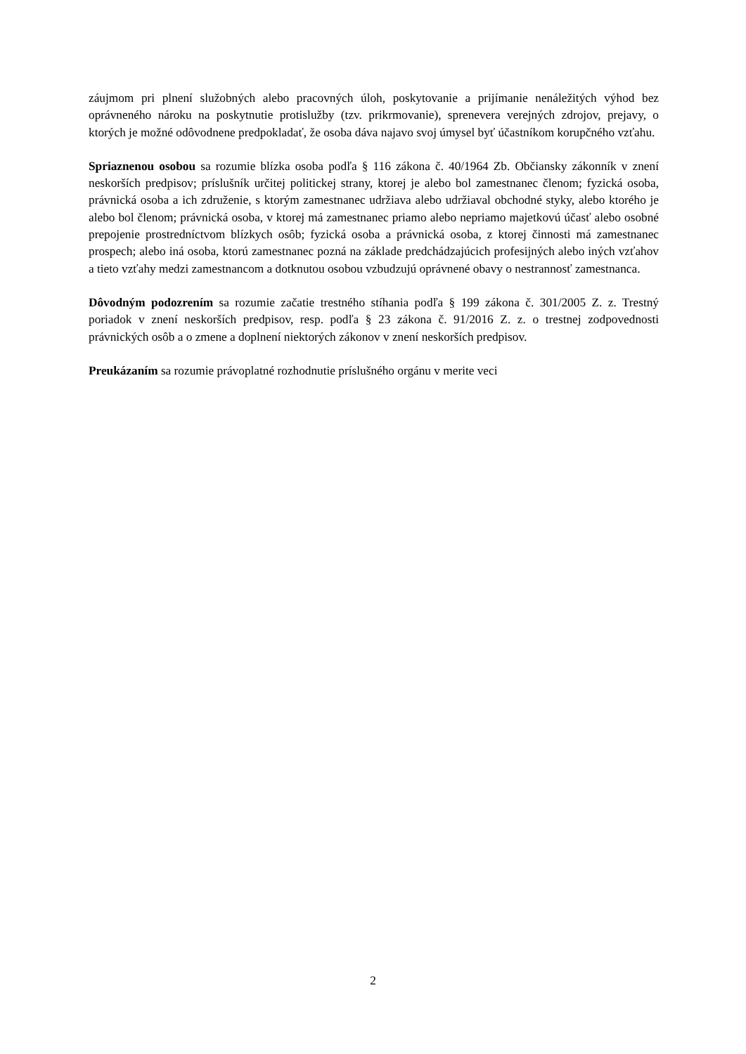záujmom pri plnení služobných alebo pracovných úloh, poskytovanie a prijímanie nenáležitých výhod bez oprávneného nároku na poskytnutie protislužby (tzv. prikrmovanie), sprenevera verejných zdrojov, prejavy, o ktorých je možné odôvodnene predpokladať, že osoba dáva najavo svoj úmysel byť účastníkom korupčného vzťahu.
Spriaznenou osobou sa rozumie blízka osoba podľa § 116 zákona č. 40/1964 Zb. Občiansky zákonník v znení neskorších predpisov; príslušník určitej politickej strany, ktorej je alebo bol zamestnanec členom; fyzická osoba, právnická osoba a ich združenie, s ktorým zamestnanec udržiava alebo udržiaval obchodné styky, alebo ktorého je alebo bol členom; právnická osoba, v ktorej má zamestnanec priamo alebo nepriamo majetkovú účasť alebo osobné prepojenie prostredníctvom blízkych osôb; fyzická osoba a právnická osoba, z ktorej činnosti má zamestnanec prospech; alebo iná osoba, ktorú zamestnanec pozná na základe predchádzajúcich profesijných alebo iných vzťahov a tieto vzťahy medzi zamestnancom a dotknutou osobou vzbudzujú oprávnené obavy o nestrannosť zamestnanca.
Dôvodným podozrením sa rozumie začatie trestného stíhania podľa § 199 zákona č. 301/2005 Z. z. Trestný poriadok v znení neskorších predpisov, resp. podľa § 23 zákona č. 91/2016 Z. z. o trestnej zodpovednosti právnických osôb a o zmene a doplnení niektorých zákonov v znení neskorších predpisov.
Preukázaním sa rozumie právoplatné rozhodnutie príslušného orgánu v merite veci
2